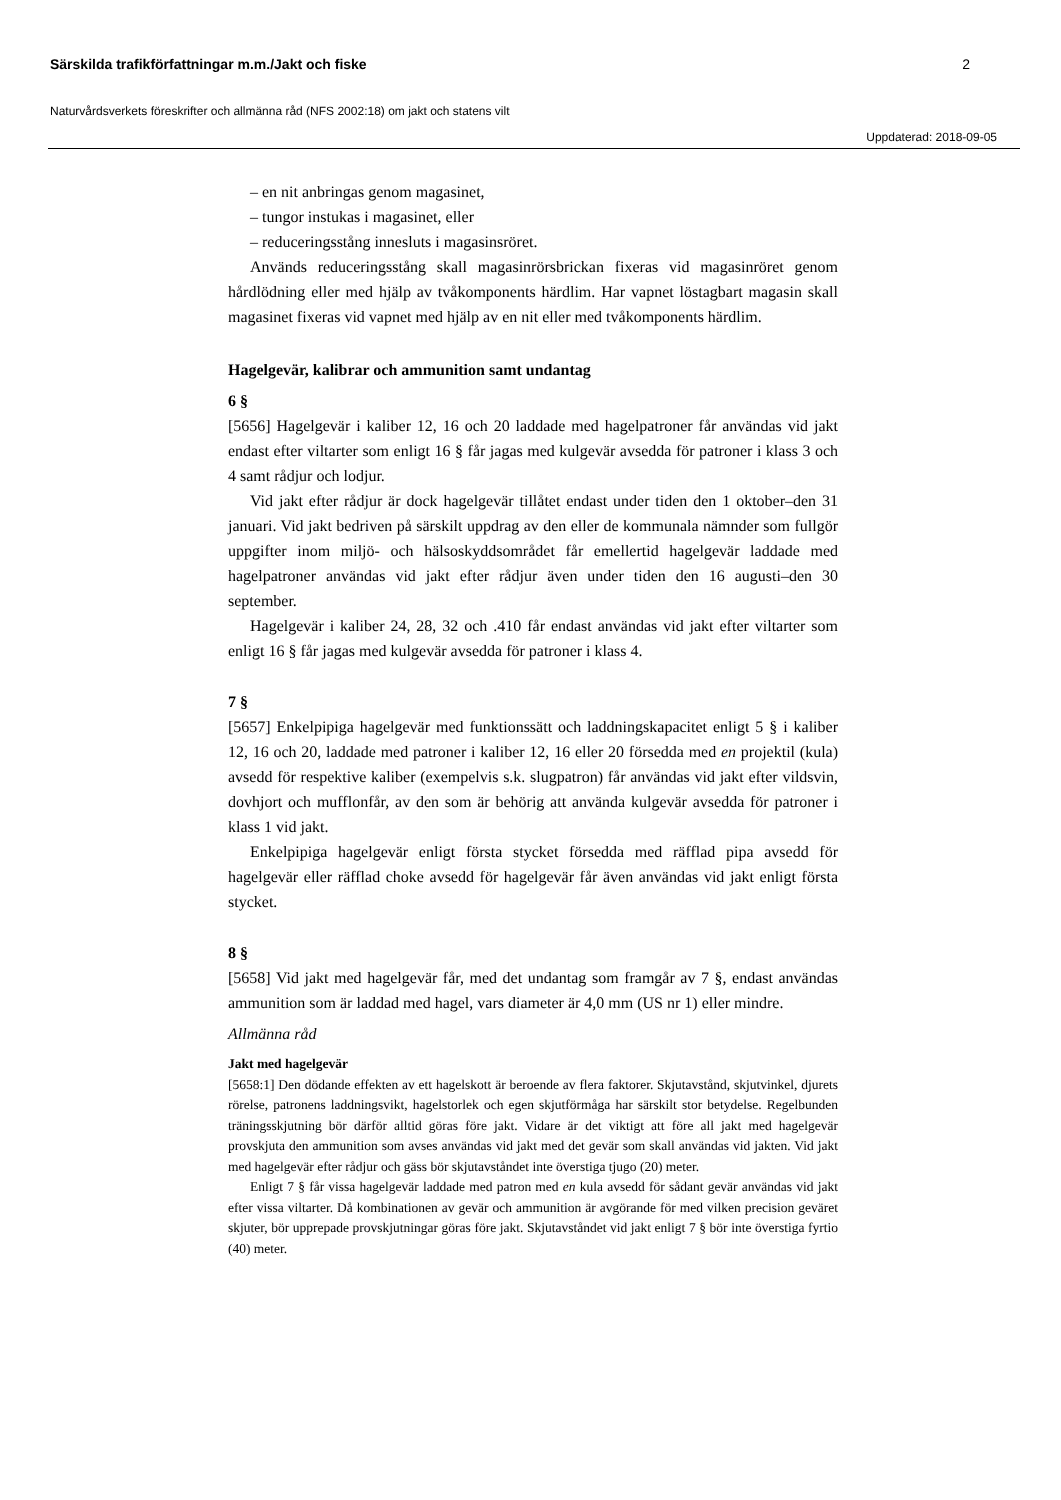Särskilda trafikförfattningar m.m./Jakt och fiske 2
Naturvårdsverkets föreskrifter och allmänna råd (NFS 2002:18) om jakt och statens vilt
Uppdaterad: 2018-09-05
– en nit anbringas genom magasinet,
– tungor instukas i magasinet, eller
– reduceringsstång innesluts i magasinsröret.
Används reduceringsstång skall magasinrörsbrickan fixeras vid magasinröret genom hårdlödning eller med hjälp av tvåkomponents härdlim. Har vapnet löstagbart magasin skall magasinet fixeras vid vapnet med hjälp av en nit eller med tvåkomponents härdlim.
Hagelgevär, kalibrar och ammunition samt undantag
6 §
[5656] Hagelgevär i kaliber 12, 16 och 20 laddade med hagelpatroner får användas vid jakt endast efter viltarter som enligt 16 § får jagas med kulgevär avsedda för patroner i klass 3 och 4 samt rådjur och lodjur.
Vid jakt efter rådjur är dock hagelgevär tillåtet endast under tiden den 1 oktober–den 31 januari. Vid jakt bedriven på särskilt uppdrag av den eller de kommunala nämnder som fullgör uppgifter inom miljö- och hälsoskyddsområdet får emellertid hagelgevär laddade med hagelpatroner användas vid jakt efter rådjur även under tiden den 16 augusti–den 30 september.
Hagelgevär i kaliber 24, 28, 32 och .410 får endast användas vid jakt efter viltarter som enligt 16 § får jagas med kulgevär avsedda för patroner i klass 4.
7 §
[5657] Enkelpipiga hagelgevär med funktionssätt och laddningskapacitet enligt 5 § i kaliber 12, 16 och 20, laddade med patroner i kaliber 12, 16 eller 20 försedda med en projektil (kula) avsedd för respektive kaliber (exempelvis s.k. slugpatron) får användas vid jakt efter vildsvin, dovhjort och mufflonfår, av den som är behörig att använda kulgevär avsedda för patroner i klass 1 vid jakt.
Enkelpipiga hagelgevär enligt första stycket försedda med räfflad pipa avsedd för hagelgevär eller räfflad choke avsedd för hagelgevär får även användas vid jakt enligt första stycket.
8 §
[5658] Vid jakt med hagelgevär får, med det undantag som framgår av 7 §, endast användas ammunition som är laddad med hagel, vars diameter är 4,0 mm (US nr 1) eller mindre.
Allmänna råd
Jakt med hagelgevär
[5658:1] Den dödande effekten av ett hagelskott är beroende av flera faktorer. Skjutavstånd, skjutvinkel, djurets rörelse, patronens laddningsvikt, hagelstorlek och egen skjutförmåga har särskilt stor betydelse. Regelbunden träningsskjutning bör därför alltid göras före jakt. Vidare är det viktigt att före all jakt med hagelgevär provskjuta den ammunition som avses användas vid jakt med det gevär som skall användas vid jakten. Vid jakt med hagelgevär efter rådjur och gäss bör skjutavståndet inte överstiga tjugo (20) meter.
Enligt 7 § får vissa hagelgevär laddade med patron med en kula avsedd för sådant gevär användas vid jakt efter vissa viltarter. Då kombinationen av gevär och ammunition är avgörande för med vilken precision geväret skjuter, bör upprepade provskjutningar göras före jakt. Skjutavståndet vid jakt enligt 7 § bör inte överstiga fyrtio (40) meter.